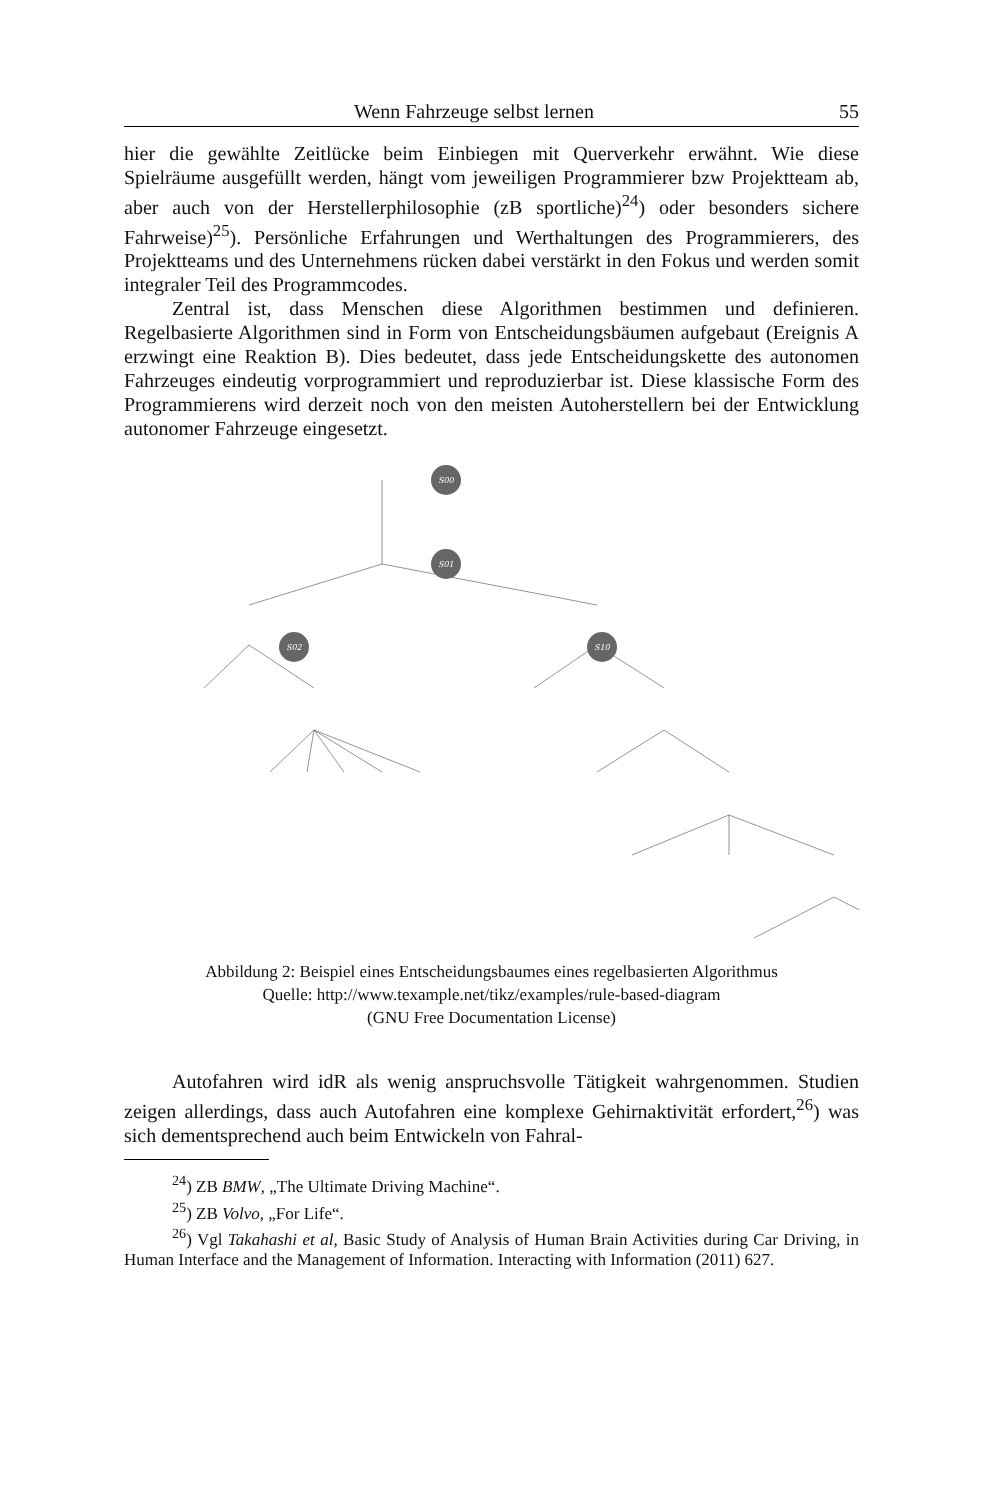Wenn Fahrzeuge selbst lernen 55
hier die gewählte Zeitlücke beim Einbiegen mit Querverkehr erwähnt. Wie diese Spielräume ausgefüllt werden, hängt vom jeweiligen Programmierer bzw Projektteam ab, aber auch von der Herstellerphilosophie (zB sportliche)<sup>24</sup>) oder besonders sichere Fahrweise)<sup>25</sup>). Persönliche Erfahrungen und Werthaltungen des Programmierers, des Projektteams und des Unternehmens rücken dabei verstärkt in den Fokus und werden somit integraler Teil des Programmcodes.
Zentral ist, dass Menschen diese Algorithmen bestimmen und definieren. Regelbasierte Algorithmen sind in Form von Entscheidungsbäumen aufgebaut (Ereignis A erzwingt eine Reaktion B). Dies bedeutet, dass jede Entscheidungskette des autonomen Fahrzeuges eindeutig vorprogrammiert und reproduzierbar ist. Diese klassische Form des Programmierens wird derzeit noch von den meisten Autoherstellern bei der Entwicklung autonomer Fahrzeuge eingesetzt.
S00
S01
S02
S10
Abbildung 2: Beispiel eines Entscheidungsbaumes eines regelbasierten Algorithmus
Quelle: http://www.texample.net/tikz/examples/rule-based-diagram
(GNU Free Documentation License)
Autofahren wird idR als wenig anspruchsvolle Tätigkeit wahrgenommen. Studien zeigen allerdings, dass auch Autofahren eine komplexe Gehirnaktivität erfordert,<sup>26</sup>) was sich dementsprechend auch beim Entwickeln von Fahral-
<sup>24</sup>) ZB BMW, „The Ultimate Driving Machine“.
<sup>25</sup>) ZB Volvo, „For Life“.
<sup>26</sup>) Vgl Takahashi et al, Basic Study of Analysis of Human Brain Activities during Car Driving, in Human Interface and the Management of Information. Interacting with Information (2011) 627.